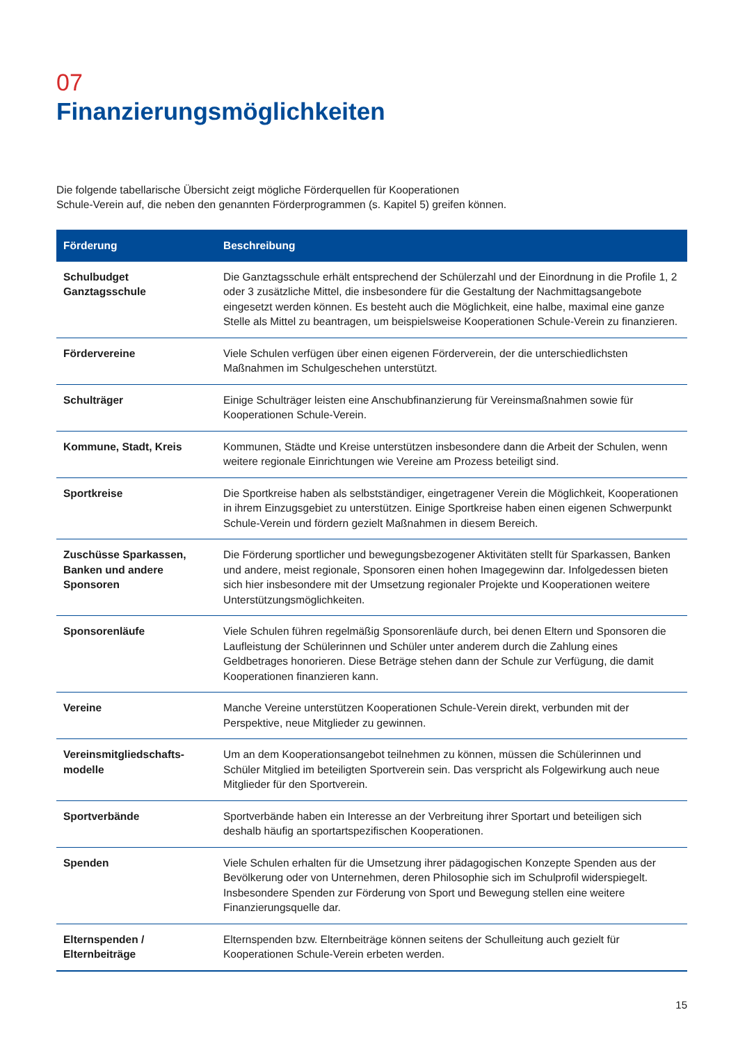07
Finanzierungsmöglichkeiten
Die folgende tabellarische Übersicht zeigt mögliche Förderquellen für Kooperationen
Schule-Verein auf, die neben den genannten Förderprogrammen (s. Kapitel 5) greifen können.
| Förderung | Beschreibung |
| --- | --- |
| Schulbudget Ganztagsschule | Die Ganztagsschule erhält entsprechend der Schülerzahl und der Einordnung in die Profile 1, 2 oder 3 zusätzliche Mittel, die insbesondere für die Gestaltung der Nachmittagsangebote eingesetzt werden können. Es besteht auch die Möglichkeit, eine halbe, maximal eine ganze Stelle als Mittel zu beantragen, um beispielsweise Kooperationen Schule-Verein zu finanzieren. |
| Fördervereine | Viele Schulen verfügen über einen eigenen Förderverein, der die unterschiedlichsten Maßnahmen im Schulgeschehen unterstützt. |
| Schulträger | Einige Schulträger leisten eine Anschubfinanzierung für Vereinsmaßnahmen sowie für Kooperationen Schule-Verein. |
| Kommune, Stadt, Kreis | Kommunen, Städte und Kreise unterstützen insbesondere dann die Arbeit der Schulen, wenn weitere regionale Einrichtungen wie Vereine am Prozess beteiligt sind. |
| Sportkreise | Die Sportkreise haben als selbstständiger, eingetragener Verein die Möglichkeit, Kooperationen in ihrem Einzugsgebiet zu unterstützen. Einige Sportkreise haben einen eigenen Schwerpunkt Schule-Verein und fördern gezielt Maßnahmen in diesem Bereich. |
| Zuschüsse Sparkassen, Banken und andere Sponsoren | Die Förderung sportlicher und bewegungsbezogener Aktivitäten stellt für Sparkassen, Banken und andere, meist regionale, Sponsoren einen hohen Imagegewinn dar. Infolgedessen bieten sich hier insbesondere mit der Umsetzung regionaler Projekte und Kooperationen weitere Unterstützungsmöglichkeiten. |
| Sponsorenläufe | Viele Schulen führen regelmäßig Sponsorenläufe durch, bei denen Eltern und Sponsoren die Laufleistung der Schülerinnen und Schüler unter anderem durch die Zahlung eines Geldbetrages honorieren. Diese Beträge stehen dann der Schule zur Verfügung, die damit Kooperationen finanzieren kann. |
| Vereine | Manche Vereine unterstützen Kooperationen Schule-Verein direkt, verbunden mit der Perspektive, neue Mitglieder zu gewinnen. |
| Vereinsmitgliedschafts- modelle | Um an dem Kooperationsangebot teilnehmen zu können, müssen die Schülerinnen und Schüler Mitglied im beteiligten Sportverein sein. Das verspricht als Folgewirkung auch neue Mitglieder für den Sportverein. |
| Sportverbände | Sportverbände haben ein Interesse an der Verbreitung ihrer Sportart und beteiligen sich deshalb häufig an sportartspezifischen Kooperationen. |
| Spenden | Viele Schulen erhalten für die Umsetzung ihrer pädagogischen Konzepte Spenden aus der Bevölkerung oder von Unternehmen, deren Philosophie sich im Schulprofil widerspiegelt. Insbesondere Spenden zur Förderung von Sport und Bewegung stellen eine weitere Finanzierungsquelle dar. |
| Elternspenden / Elternbeiträge | Elternspenden bzw. Elternbeiträge können seitens der Schulleitung auch gezielt für Kooperationen Schule-Verein erbeten werden. |
15